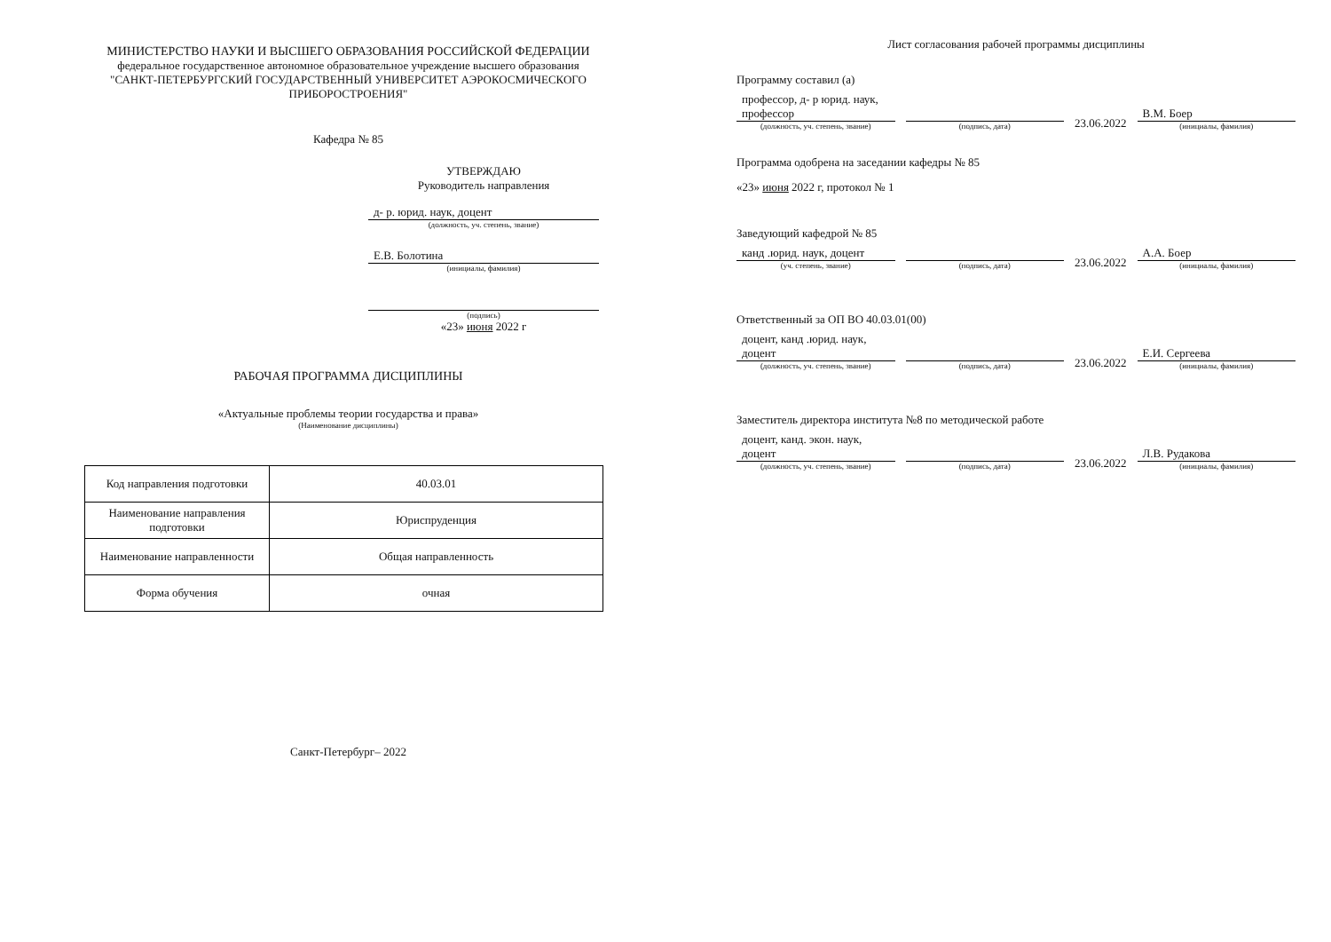МИНИСТЕРСТВО НАУКИ И ВЫСШЕГО ОБРАЗОВАНИЯ РОССИЙСКОЙ ФЕДЕРАЦИИ
федеральное государственное автономное образовательное учреждение высшего образования
"САНКТ-ПЕТЕРБУРГСКИЙ ГОСУДАРСТВЕННЫЙ УНИВЕРСИТЕТ АЭРОКОСМИЧЕСКОГО ПРИБОРОСТРОЕНИЯ"
Кафедра № 85
УТВЕРЖДАЮ
Руководитель направления
д- р. юрид. наук, доцент
(должность, уч. степень, звание)
Е.В. Болотина
(инициалы, фамилия)
(подпись)
«23» июня 2022 г
РАБОЧАЯ ПРОГРАММА ДИСЦИПЛИНЫ
«Актуальные проблемы теории государства и права»
(Наименование дисциплины)
| Код направления подготовки | 40.03.01 |
| Наименование направления подготовки | Юриспруденция |
| Наименование направленности | Общая направленность |
| Форма обучения | очная |
Санкт-Петербург– 2022
Лист согласования рабочей программы дисциплины
Программу составил (а)
профессор, д- р юрид. наук, профессор
(должность, уч. степень, звание)
(подпись, дата)
23.06.2022
В.М. Боер
(инициалы, фамилия)
Программа одобрена на заседании кафедры № 85
«23» июня 2022 г, протокол № 1
Заведующий кафедрой № 85
канд .юрид. наук, доцент
(уч. степень, звание)
(подпись, дата)
23.06.2022
А.А. Боер
(инициалы, фамилия)
Ответственный за ОП ВО 40.03.01(00)
доцент, канд .юрид. наук, доцент
(должность, уч. степень, звание)
(подпись, дата)
23.06.2022
Е.И. Сергеева
(инициалы, фамилия)
Заместитель директора института №8 по методической работе
доцент, канд. экон. наук, доцент
(должность, уч. степень, звание)
(подпись, дата)
23.06.2022
Л.В. Рудакова
(инициалы, фамилия)